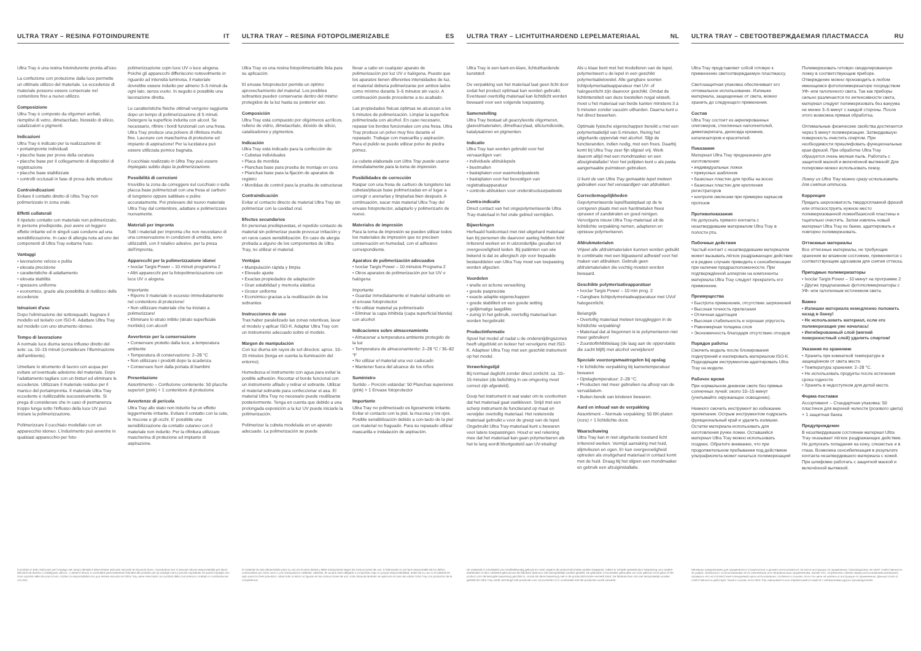ULTRA TRAY – RESINA FOTOINDURENTE IT
Ultra Tray è una resina fotoindurente pronta all'uso.
La confezione con protezione dalla luce permette un ottimale utilizzo del materiale. Le eccedenze di materiale possono essere conservate nel contenitore fino a nuovo utilizzo.
Composizione
Ultra Tray è composto da oligomeri acrilati, riempitivi di vetro, dimetacrilato, biossido di silicio, catalizzatori e pigmenti.
Indicazioni
Ultra Tray è indicato per la realizzazione di:
• portaimpronte individuali
• placche base per prove della ceratura
• placche base per il collegamento di dispositivi di registrazione
• placche base stabilizzate
• controlli occlusali in fase di prova delle strutture
Controindicazioni
Evitare il contatto diretto di Ultra Tray non polimerizzato in zona orale.
Effetti collaterali
Il ripetuto contatto con materiale non polimerizzato, in persone predisposte, può avere un leggero effetto irritante ed in singoli casi condurre ad una sensibilizzazione. In caso di allergia nota ad uno dei componenti di Ultra Tray evitarne l'uso.
Vantaggi
• lavorazione veloce e pulita
• elevata precisione
• caratteristiche di adattamento
• elevata stabilità
• spessore uniforme
• economico, grazie alla possibilità di riutilizzo delle eccedenze
Istruzioni d'uso
Dopo l'eliminazione dei sottosquadri, bagnare il modello ed isolarlo con ISO-K. Adattare Ultra Tray sul modello con uno strumento idoneo.
Tempo di lavorazione
A normale luce diurna senza influsso diretto del sole: ca. 10–15 minuti (considerare l'illuminazione dell'ambiente).
Umettare lo strumento di lavoro con acqua per evitare un'eventuale adesione del materiale. Dopo l'adattamento tagliare con un bisturi ed eliminare le eccedenze. Utilizzare il materiale residuo per il manico del portaimpronta. Il materiale Ultra Tray eccedente è riutilizzabile successivamente. Si prega di considerare che in caso di permanenza troppo lunga sotto l'influsso della luce UV può iniziare la polimerizzazione.
Polimerizzare il cucchiaio modellato con un apparecchio idoneo. L'indurimento può avvenire in qualsiasi apparecchio per foto-
polimerizzazione copn luce UV o luce alogena. Poiché gli apparecchi differiscono notevolmente in riguardo ad intensità luminosa, il materiale dovrebbe essere indurito per almeno 3–5 minuti da ogni lato, senza vuoto. In seguito è possibile una lavorazione diretta.
Le caratteristiche fisiche ottimali vengono raggiunte dopo un tempo di polimerizzazione di 5 minuti. Detergere la superficie indurita con alcool. Se necessario, rifinire i bordi funzionali con una fresa. Ultra Tray produce una polvere di rifinitura molto fine. Lavorare con mascherina di protezione ed impianto di aspirazione! Per la lucidatura può essere utilizzata pomice bagnata.
Il cucchiaio realizzato in Ultra Tray può essere impiegato subito dopo la polimerizzazione.
Possibilità di correzioni
Irruvidire la zona da correggere sul cucchiaio o sulla placca base polimerizzati con una fresa al carburo di tungsteno oppure sabbiare e pulire accuratamente. Poi prelevare del nuovo materiale Ultra Tray dal contenitore, adattare e polimerizzare nuovamente.
Materiali per impronta
Tutti i materiali per impronta che non necesitano di una conservazione in condizioni di umidità, sono utilizzabili, con il relativo adesivo, per la presa dell'impronta.
Apparecchi per la polimerizzazione idonei
• Ivoclar Targis Power – 10 minuti programma 2
• Altri apparecchi per la fotopolimerizzazione con luce UV o alogena
Importante
• Riporre il materiale in eccesso immediatamente nel contenitore di protezione!
• Non utilizzare materiale che ha iniziato a polimerizzare!
• Eliminare lo strato inibito (strato superficiale morbido) con alcool!
Avvertenze per la conservazione
• Conservare protetto dalla luce, a temperatura ambiente
• Temperatura di conservazione: 2–28 °C
• Non utilizzare i prodotti dopo la scadenza
• Conservare fuori dalla portata di bambini
Presentazione
Assortimento – Confezione contenente: 50 placche superiori (pink) + 1 contenitore di protezione
Avvertenze di pericola
Ultra Tray allo stato non indurito ha un effetto leggermente irritante. Evitare il contatto con la cute, le mucose e gli occhi. E' possibile una sensibilizzazione da contatto cutaneo con il materiale non indurito. Per la rifinitura utilizzare mascherina di protezione ed impianto di aspirazione.
Il prodotto è stato realizzato per l'impiego nel campo dentale e deve essere utilizzato secondo le istruzioni d'uso. Il produttore non si assume alcuna responsabilità per danni derivanti da diverso o inadeguato utilizzo. L'utente è tenuto a controllare personalmente l'idoneità del prodotto per gli impieghi da lui previsti soprattutto se questi impieghi non sono riportati nelle istruzioni d'uso. Inoltre, la responsabilità non può essere assunta se l'Ultra Tray viene mescolato con prodotti della concorrenza o trattato in combinazione con essi.
ULTRA TRAY – RESINA FOTOPOLIMERIZABLE ES
Ultra Tray es una resina fotopolimerizable lista para su aplicación.
El envase fotoprotector permite un óptimo aprovechamiento del material. Los posibles sobrantes pueden conservarse dentro del mismo protegidos de la luz hasta su posterior uso.
Composición
Ultra Tray está compuesto por oligómeros acrílicos, relleno de vidrio, dimetacrilato, dióxido de silicio, catalizadores y pigmentos.
Indicación
Ultra Tray está indicado para la confección de:
• Cubetas individuales
• Placa de mordida
• Planchas base para prueba de montaje en cera
• Planchas base para la fijación de aparatos de registro
• Mordidas de control para la prueba de estructuras
Contraindicación
Evitar el contacto directo de material Ultra Tray sin polimerizar con la cavidad oral.
Efectos secundarios
En personas predispuestas, el repetido contacto de material sin polimerizar puede provocar irritación y en raros casos sensibilización. En caso de alergia probada a alguno de los componentes de Ultra Tray, no utilizar el material.
Ventajas
• Manipulación rápida y limpia
• Elevado ajuste
• Exactas propiedades de adaptación
• Gran estabilidad y memoria elástica
• Grosor uniforme
• Económico gracias a la reutilización de los sobrantes
Instrucciones de uso
Tras haber paralelizado las zonas retentivas, lavar el modelo y aplicar ISO-K. Adaptar Ultra Tray con un instrumento adecuado sobre el modelo.
Margen de manipulación
Con luz diurna sin rayos de sol directos: aprox. 10–15 minutos (tenga en cuenta la iluminación del entorno).
Humedezca el instrumento con agua para evitar la posible adhesión. Recortar el borde funcional con un instrumento afilado y retirar el sobrante. Utilizar el material sobrante para confeccionar el asa. El material Ultra Tray no necesario puede reutilizarse posteriormente. Tenga en cuenta que debido a una prolongada exposición a la luz UV puede iniciarle la polimerización.
Polimerizar la cubeta modelada en un aparato adecuado. La polimerización se puede
llevar a cabo en cualquier aparato de polimerización por luz UV o halógena. Puesto que los aparatos tienen diferentes intensidades de luz, el material debería polimerizarse por ambos lados como mínimo durante 3–5 minutos sin vacío. A continuación puede procederse a su acabado.
Las propiedades físicas óptimas se alcanzan a los 5 minutos de polimerización. Limpiar la superficie polimerizada con alcohol. En caso necesario, repasar los bordes funcionales con una fresa. Ultra Tray produce un polvo muy fino durante el repasado. Trabajar con mascarilla y aspiración. Para el pulido se puede utilizar polvo de piedra pómez.
La cubeta elaborada con Ultra Tray puede usarse inmediatamente para la toma de impresión.
Posibilidades de corrección
Raspar con una fresa de carburo de tungsteno las cubetas/placas base polimerizadas en el lugar a corregir o arenarlas y limpiarlas bien después. A continuación, sacar más material Ultra Tray del envase fotoprotector, adaptarlo y polimerizarlo de nuevo.
Materiales de impresión
Para la toma de impresión se pueden utilizar todos los materiales de impresión que no precisen conservación en humedad, con el adhesivo correspondiente.
Aparatos de polimerización adecuados
• Ivoclar Targis Power – 10 minutos Programa 2
• Otros aparatos de polimerización por luz UV o halógena
Importante
• Guardar inmediatamente el material sobrante en el envase fotoprotector
• No utilizar material ya polimerizado
• Eliminar la capa inhibida (capa superficial blanda) con alcohol
Indicaciones sobre almacenamiento
• Almacenar a temperatura ambiente protegido de la luz
• Temperatura de almacenamiento: 2–28 °C / 36–82 °F
• No utilizar el material una vez caducado
• Mantener fuera del alcance de los niños
Suministro
Surtido – Porción estándar: 50 Planchas superiores (pink) + 1 Envase fotoprotector
Importante
Ultra Tray no polimerizado es ligeramente irritante. Evitar el contacto con la piel, la mucosa y los ojos. Posible sensibilización debido a con-tacto de la piel con material no fraguado. Para su repasado utilizar mascarilla e instalación de aspiración.
El material ha sido desarrollado para su uso en el ramo dental y debe manipularse según las instrucciones de uso. El fabricante no se hace responsable de los daños ocasionados por otros usos o una manipulación indebida. Además, el usuario está obligado a comprobar, bajo su propia responsabilidad, antes de su uso si el material es apto para los fines previstos, sobre todo si éstos no figuran en las instrucciones de uso. Esta cláusula también se aplica en el caso de utilizar Ultra Tray con productos de la competencia.
ULTRA TRAY – LICHTUITHARDEND LEPELMATERIAAL NL
Ultra Tray is een kant-en-klare, lichtuithardende kunststof.
De verpakking van het materiaal laat geen licht door zodat het product optimaal kan worden gebruikt. Eventueel overtollig materiaal kan lichtdicht worden bewaard voor een volgende toepassing.
Samenstelling
Ultra Tray bestaat uit geacryleerde oligomeren, glasvulmaterialen, dimethacrylaat, siliciumdioxide, katalysatoren en pigmenten.
Indicatie
Ultra Tray kan worden gebruikt voor het vervaardigen van:
• individuele afdruklepels
• beetmallen
• basisplaten voor wasmodelpastests
• basisplaten voor het bevestigen van registratieapparatuur
• controle-afdrukken voor onderstructuurpastests
Contra-indicatie
Direct contact van het ongepolymeriseerde Ultra Tray-materiaal in het orale gebied vermijden.
Bijwerkingen
Herhaald huidcontact met niet uitgehard materiaal kan bij personen die daarvoor aanleg hebben licht irriterend werken en in uitzonderlijke gevallen tot overgevoeligheid leiden. Bij patiënten van wie bekend is dat ze allergisch zijn voor bepaalde bestanddelen van Ultra Tray moet van toepassing worden afgezien.
Voordelen
• snelle en schone verwerking
• goede pasprecisie
• exacte adaptie-eigenschappen
• goede stabiliteit en een goede setting
• gelijkmatige laagdikte
• zuinig in het gebruik, overtollig materiaal kan worden hergebruikt
Productinformatie
Spoel het model af nadat u de ondersnijdingszones heeft uitgeblokt en isoleer het vervolgens met ISO-K. Adapteer Ultra Tray met een geschikt instrument op het model.
Verwerkingstijd
Bij normaal daglicht zonder direct zonlicht: ca. 10–15 minuten (de belichting in uw omgeving moet correct zijn afgesteld).
Doop het instrument in wat water om te voorkomen dat het materiaal gaat vastkleven. Snijd met een scherp instrument de functierand op maat en verwijder overtollig materiaal. Het resterende materiaal gebruikt u voor de greep van de lepel. Ongebruikt Ultra Tray-materiaal kunt u bewaren voor latere toepassingen. Houd er wel rekening mee dat het materiaal kan gaan polymeriseren als het te lang wordt blootgesteld aan UV-straling!
Als u klaar bent met het modelleren van de lepel, polymeriseert u de lepel in een geschikt polymerisatietoestel. Alle gangbare soorten lichtpolymerisatieapparatuur met UV- of halogeenlicht zijn daarvoor geschikt. Omdat de lichtintensiteit van deze toestellen nogal wisselt, moet u het materiaal van beide kanten minstens 3 à 5 minuten zonder vacuüm uitharden. Daarna kunt u het direct bewerken.
Optimale fysische eigenschappen bereikt u met een polymerisatietijd van 5 minuten. Reinig het uitgeharde oppervlak met alcohol. Slijp de functieranden, indien nodig, met een frees. Daarbij komt bij Ultra Tray zeer fijn slijpsel vrij. Werk daarom altijd met een mondmasker en een afzuiginstallatie! Voor het polijsten kunt u als pasta aangemaakte puimsteen gebruiken.
U kunt de van Ultra Tray gemaakte lepel meteen gebruiken voor het vervaardigen van afdrukken.
Correctiemogelijkheden
Gepolymeriseerde lepel/basisplaat op de te corrigeren plaats met een hardmetalen frees opruwen of zandstralen en goed reinigen. Vervolgens nieuw Ultra Tray-materiaal uit de lichtdichte verpakking nemen, adapteren en opnieuw polymeriseren.
Afdrukmaterialen
Vrijwel alle afdrukmaterialen kunnen worden gebuikt in combinatie met een bijpassend adhesief voor het maken van afdrukken. Gebruik geen afdrukmaterialen die vochtig moeten worden bewaard.
Geschikte polymerisatieapparatuur
• Ivoclar Targis Power – 10 min prog. 2
• Gangbare lichtpolymerisatieapparatuur met UVof halogeenlicht.
Belangrijk
• Overtollig materiaal meteen teruggleggen in de lichtdichte verpakking!
• Materiaal dat al begonnen is te polymeriseren niet meer gebruiken!
• Zuurstofinhibitielaag (de laag aan de oppervlakte die zacht blijft) met alcohol verwijderen!
Speciale voorzorgsmaatregelen bij opslag
• In lichtdichte verpakking bij kamertemperatuur bewaren
• Opslagtemperatuur: 2–28 °C.
• Producten niet meer gebruiken na afloop van de vervaldatum.
• Buiten bereik van kinderen bewaren.
Aard en inhoud van de verpakking
Assortiment – Normale verpakking: 50 BK-platen (roze) + 1 lichtdichte doos
Waarschuwing
Ultra Tray kan in niet uitgeharde toestand licht irriterend werken. Vermijd aanraking met huid, slijmvliezen en ogen. Er kan overgevoeligheid optreden als onuitgehard materiaal in contact komt met de huid. Draag bij het slijpen een mondmasker en gebruik een afzuiginstallatie.
Dit materiaal is ontwikkeld voor tandheelkundig gebruik en moet volgens de productinformatie worden toegepast. Indien er schade optreedt door toepassing voor andere doeleinden of door verkeerd gebruik kan de fabrikant daarvoor niet aansprakelijk worden gesteld. De gebruiker is bovendien gehouden om vóór gebruik na te gaan of het product voor de beoogde toepassing geschikt is, vooral als deze toepassing niet in de productinformatie vermeld staat. De fabrikant kan ook niet aansprakelijk worden gesteld als Ultra Tray wordt vermengd met producten van concurrenten of in combinatie met die producten wordt verwerkt.
ULTRA TRAY – СВЕТООТВЕРЖДАЕМАЯ ПЛАСТМАССА RU
Ultra Tray представляет собой готовую к применению светоотверждаемую пластмассу.
Светозащитная упаковка обеспечивает его оптимальное использование. Излишки материала, защищенные от света, можно хранить до следующего применения.
Состав
Ultra Tray состоит из акрилированных олигомеров, стеклянных наполнителей, диметакрилата, диоксида кремния, катализаторов и красителей.
Показания
Материал Ultra Tray предназначен для изготовления:
• индивидуальных ложек
• прикусных шаблонов
• базисных пластин для пробы на воске
• базисных пластин для крепления регистраторов
• контроля окклюзии при примерке каркасов протезов
Противопоказания
Не допускать прямого контакта с незатвердевшим материалом Ultra Tray в полости рта.
Побочные действия
Частый контакт с незатвердевшим материалом может вызывать лёгкое раздражающее действие и в редких случаях приводить к сенсибилизации при наличии предрасположенности. При подтверждённой аллергии на компоненты материала Ultra Tray следует прекратить его применение.
Преимущества
• Быстрота применения, отсутствие загрязнений
• Высокая точность прилегания
• Отличная адаптация
• Высокая стабильность и хорошая упругость
• Равномерная толщина слоя
• Экономичность благодаря отсутствию отходов
Порядок работы
Смочить модель после блокирования поднутрений и изолировать материалом ISO-K. Подходящим инструментом адаптировать Ultra Tray на модели.
Рабочее время
При нормальном дневном свете без прямых солнечных лучей: около 10–15 минут (учитывайте окружающее освещение).
Немного смочить инструмент во избежание прилипания. Острым инструментом подрезать функциональный край и удалить излишки. Остатки материала использовать для изготовления ручки ложки. Оставшийся материал Ultra Tray можно использовать позднее. Обратите внимание, что при продолжительном пребывании под действием ультрафиолета может начаться полимеризация!
Полимеризовать готовую смоделированную ложку в соответствующем приборе. Отверждение можно производить в любом имеющемся фотополимеризаторе посредством УФ- или галогенного света. Так как приборы сильно различаются по интенсивности света, материал следует полимеризовать без вакуума не менее 3–5 минут с каждой стороны. После этого возможна прямая обработка.
Оптимальные физические свойства достигаются через 5 минут полимеризации. Затвердевшую поверхность очистить спиртом. При необходимости пришлифовать функциональные края фрезой. При обработке Ultra Tray образуется очень мелкая пыль. Работать с защитной маской и включённой вытяжкой! Для полировки можно использовать пемзу.
Ложку из Ultra Tray можно сразу использовать для снятия оттиска.
Коррекция
Придать шероховатость твердосплавной фрезой или отпескоструить нужное место полимеризованной ложки/базисной пластины и тщательно очистить. Затем извлечь новый материал Ultra Tray из банки, адаптировать и повторно полимеризовать.
Оттискные материалы
Все оттискные материалы, не требующие хранения во влажном состоянии, применяются с соответствующим адгезивом для снятия оттиска.
Пригодные полимеризаторы
• Ivoclar Targis Power – 10 минут на программе 2
• Другие предлагаемые фотополимеризаторы с УФ- или галогенным источником света.
Важно
• Излишки материала немедленно положить назад в банку!
• Не использовать материал, если его полимеризация уже началась!
• Ингибированный слой (мягкий поверхностный слой) удалить спиртом!
Указания по хранению
• Хранить при комнатной температуре в защищённом от света месте
• Температура хранения: 2–28 °C.
• Не использовать продукты после истечения срока годности.
• Хранить в недоступном для детей месте.
Форма поставки
Ассортимент – Стандартная упаковка: 50 пластинок для верхней челюсти (розового цвета) + 1 защитная банка
Предупреждение
В незатвердевшем состоянии материал Ultra Tray оказывает лёгкое раздражающее действие. Не допускать попадания на кожу, слизистые и в глаза. Возможна сенсибилизация в результате контакта незатвердевшего материала с кожей. При шлифовке работать с защитной маской и включённой вытяжкой.
Материал предназначен для применения в стоматологии и должен использоваться согласно инструкции по применению. Производитель не несёт ответственности за ущерб, связанный с использованием не по назначению или неправильным применением. Кроме того, потребитель обязан перед использованием материала проверить его на соответствие планируемой цели использования, особенно в случаях, если эти цели не указаны в инструкции по применению. Данный отказ от ответственности действует также в случае, если Ultra Tray смешивается или обрабатывается вместе с материалами других производителей.